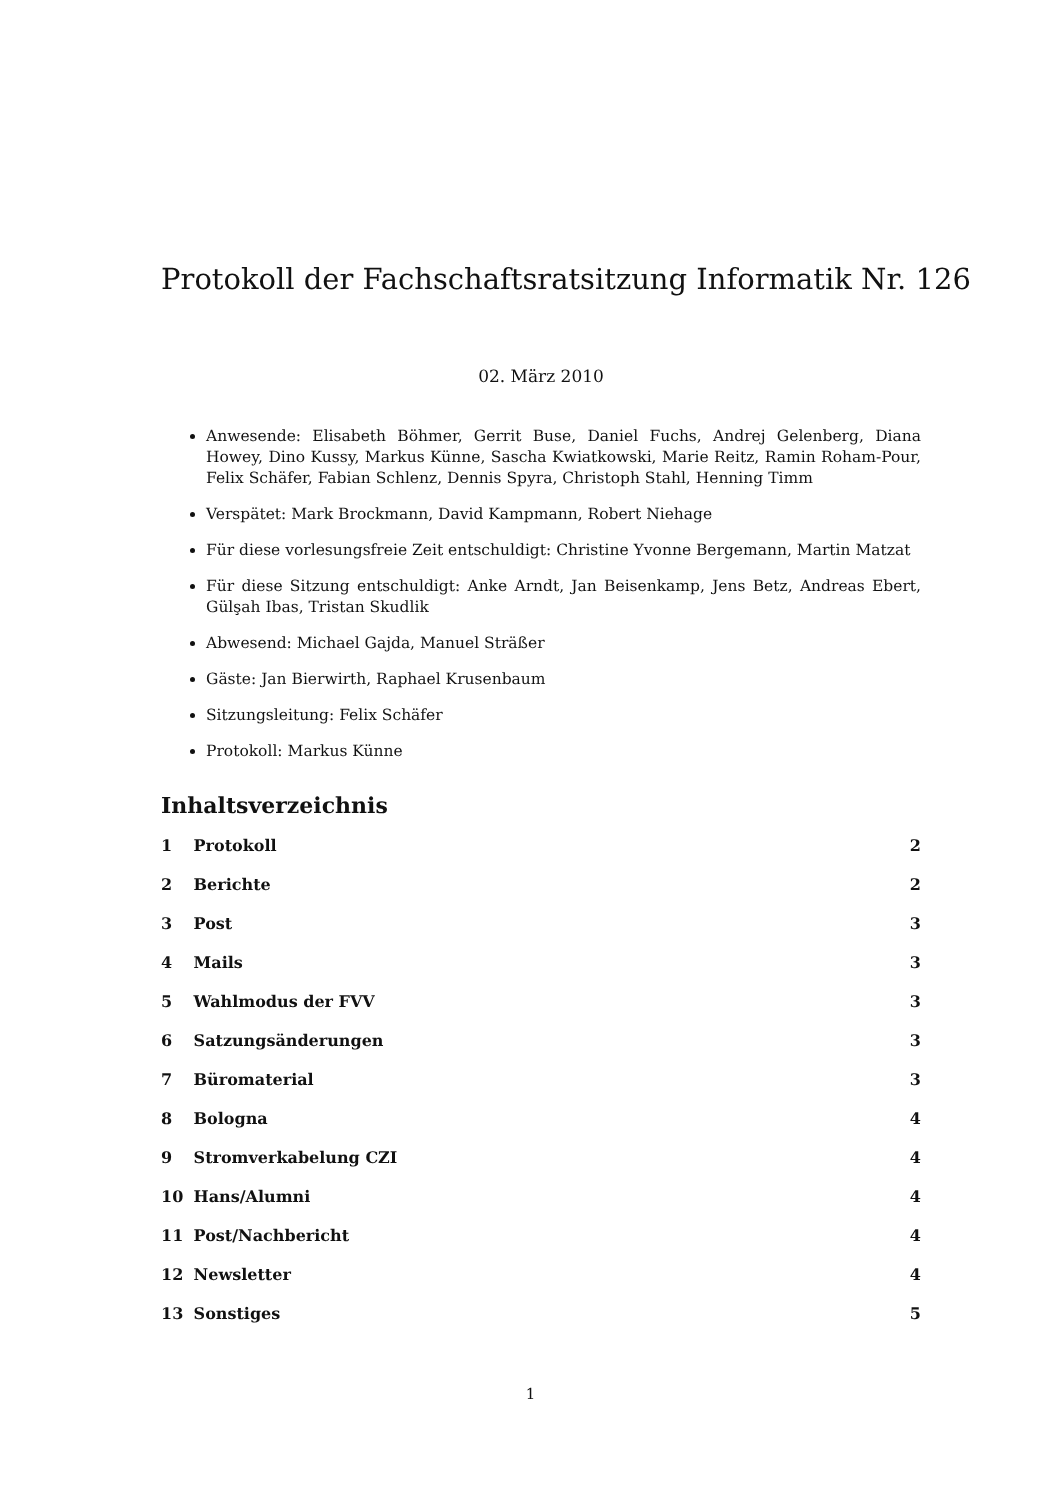Protokoll der Fachschaftsratsitzung Informatik Nr. 126
02. März 2010
Anwesende: Elisabeth Böhmer, Gerrit Buse, Daniel Fuchs, Andrej Gelenberg, Diana Howey, Dino Kussy, Markus Künne, Sascha Kwiatkowski, Marie Reitz, Ramin Roham-Pour, Felix Schäfer, Fabian Schlenz, Dennis Spyra, Christoph Stahl, Henning Timm
Verspätet: Mark Brockmann, David Kampmann, Robert Niehage
Für diese vorlesungsfreie Zeit entschuldigt: Christine Yvonne Bergemann, Martin Matzat
Für diese Sitzung entschuldigt: Anke Arndt, Jan Beisenkamp, Jens Betz, Andreas Ebert, Gülşah Ibas, Tristan Skudlik
Abwesend: Michael Gajda, Manuel Sträßer
Gäste: Jan Bierwirth, Raphael Krusenbaum
Sitzungsleitung: Felix Schäfer
Protokoll: Markus Künne
Inhaltsverzeichnis
1 Protokoll 2
2 Berichte 2
3 Post 3
4 Mails 3
5 Wahlmodus der FVV 3
6 Satzungsänderungen 3
7 Büromaterial 3
8 Bologna 4
9 Stromverkabelung CZI 4
10 Hans/Alumni 4
11 Post/Nachbericht 4
12 Newsletter 4
13 Sonstiges 5
1